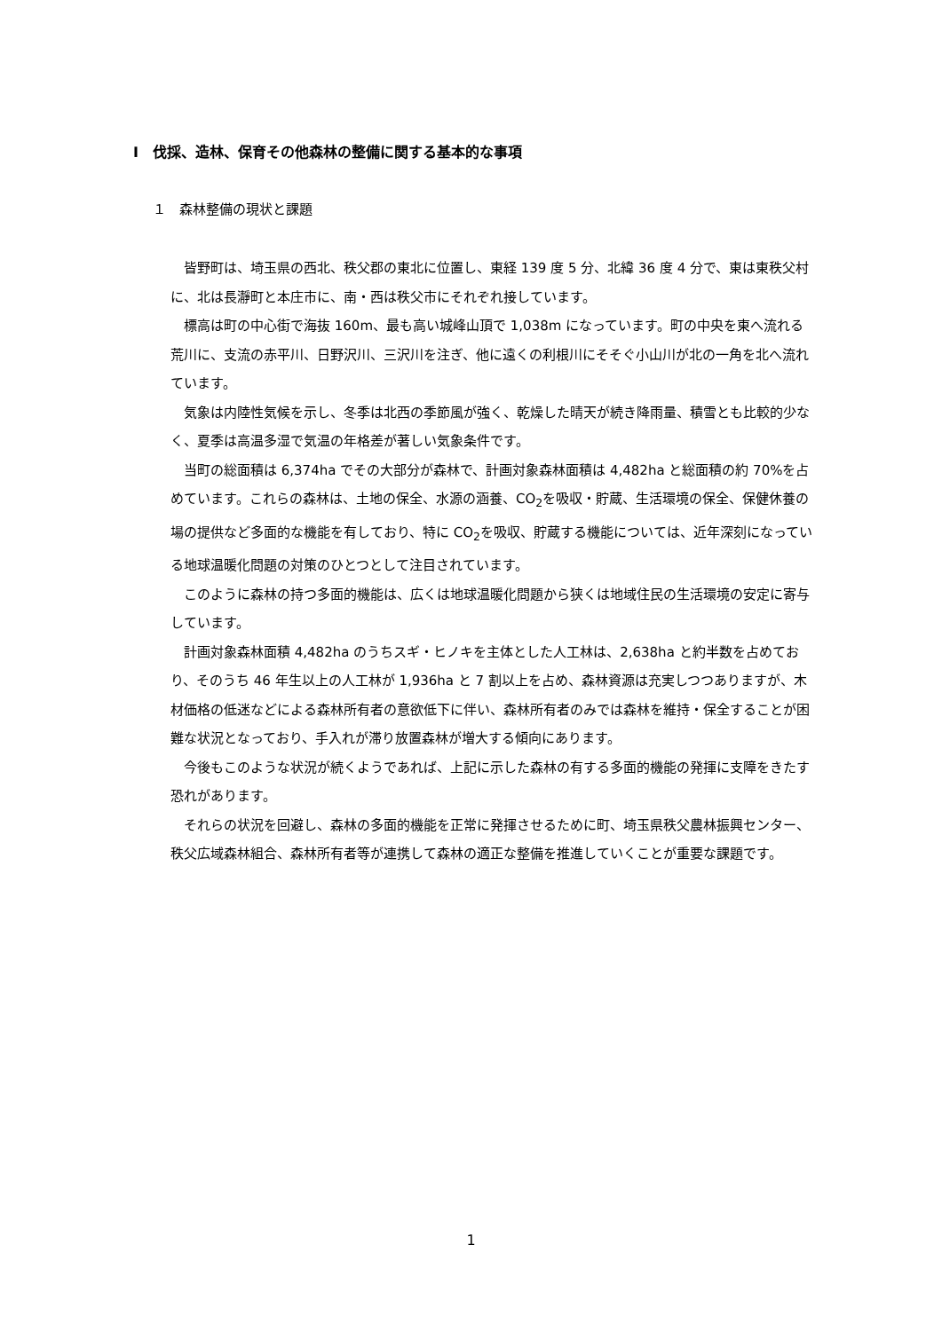Ⅰ　伐採、造林、保育その他森林の整備に関する基本的な事項
１　森林整備の現状と課題
皆野町は、埼玉県の西北、秩父郡の東北に位置し、東経 139 度 5 分、北緯 36 度 4 分で、東は東秩父村に、北は長瀞町と本庄市に、南・西は秩父市にそれぞれ接しています。
標高は町の中心街で海抜 160m、最も高い城峰山頂で 1,038m になっています。町の中央を東へ流れる荒川に、支流の赤平川、日野沢川、三沢川を注ぎ、他に遠くの利根川にそそぐ小山川が北の一角を北へ流れています。
気象は内陸性気候を示し、冬季は北西の季節風が強く、乾燥した晴天が続き降雨量、積雪とも比較的少なく、夏季は高温多湿で気温の年格差が著しい気象条件です。
当町の総面積は 6,374ha でその大部分が森林で、計画対象森林面積は 4,482ha と総面積の約 70%を占めています。これらの森林は、土地の保全、水源の涵養、CO<sub>2</sub>を吸収・貯蔵、生活環境の保全、保健休養の場の提供など多面的な機能を有しており、特に CO<sub>2</sub>を吸収、貯蔵する機能については、近年深刻になっている地球温暖化問題の対策のひとつとして注目されています。
このように森林の持つ多面的機能は、広くは地球温暖化問題から狭くは地域住民の生活環境の安定に寄与しています。
計画対象森林面積 4,482ha のうちスギ・ヒノキを主体とした人工林は、2,638ha と約半数を占めており、そのうち 46 年生以上の人工林が 1,936ha と 7 割以上を占め、森林資源は充実しつつありますが、木材価格の低迷などによる森林所有者の意欲低下に伴い、森林所有者のみでは森林を維持・保全することが困難な状況となっており、手入れが滞り放置森林が増大する傾向にあります。
今後もこのような状況が続くようであれば、上記に示した森林の有する多面的機能の発揮に支障をきたす恐れがあります。
それらの状況を回避し、森林の多面的機能を正常に発揮させるために町、埼玉県秩父農林振興センター、秩父広域森林組合、森林所有者等が連携して森林の適正な整備を推進していくことが重要な課題です。
1